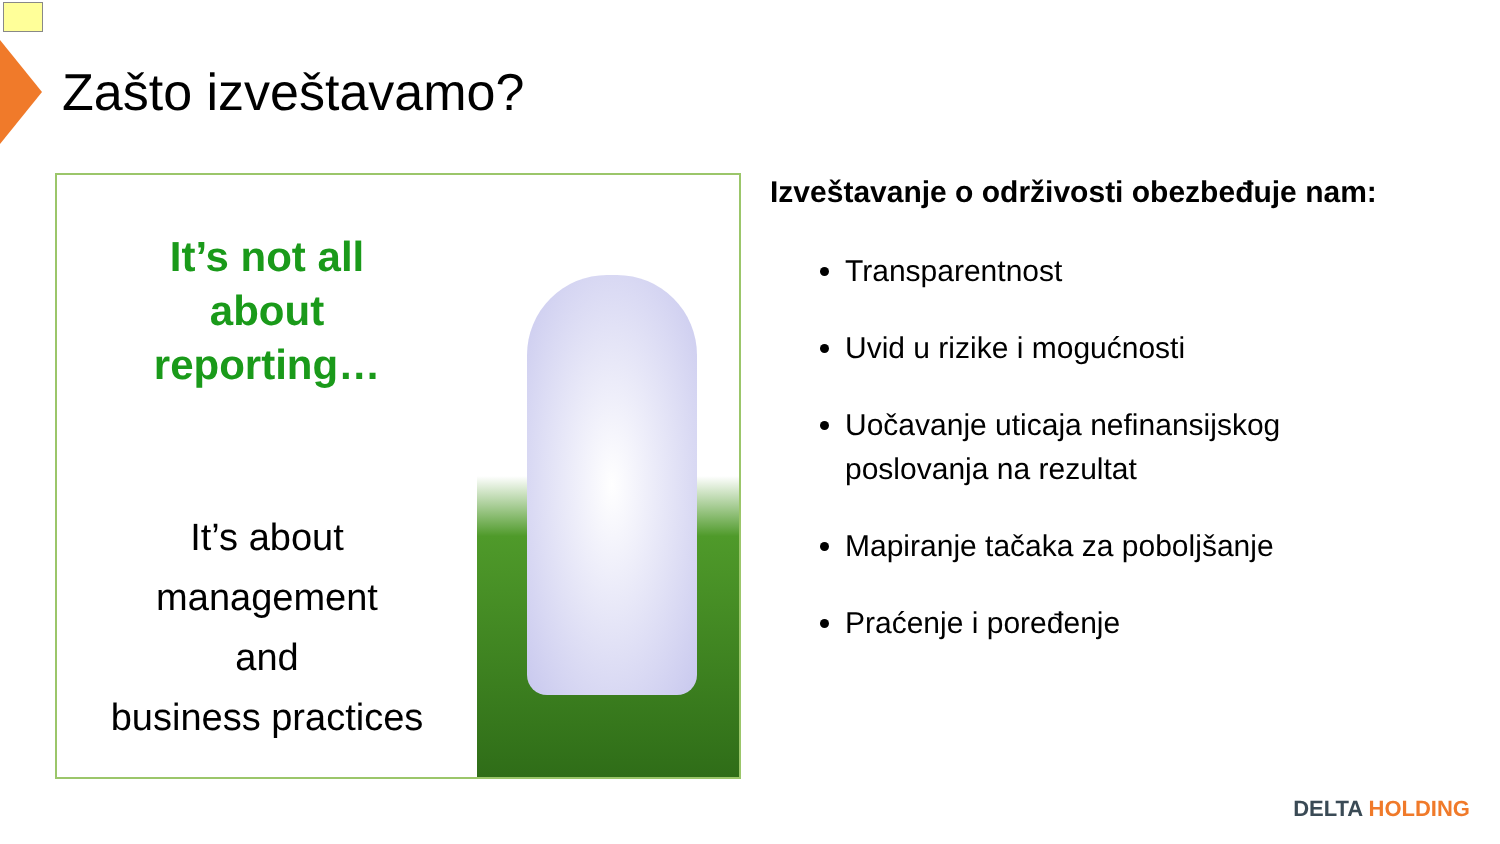Zašto izveštavamo?
It’s not all
about
reporting…
It’s about
management
and
business practices
Izveštavanje o održivosti obezbeđuje nam:
Transparentnost
Uvid u rizike i mogućnosti
Uočavanje uticaja nefinansijskog
poslovanja na rezultat
Mapiranje tačaka za poboljšanje
Praćenje i poređenje
DELTA HOLDING